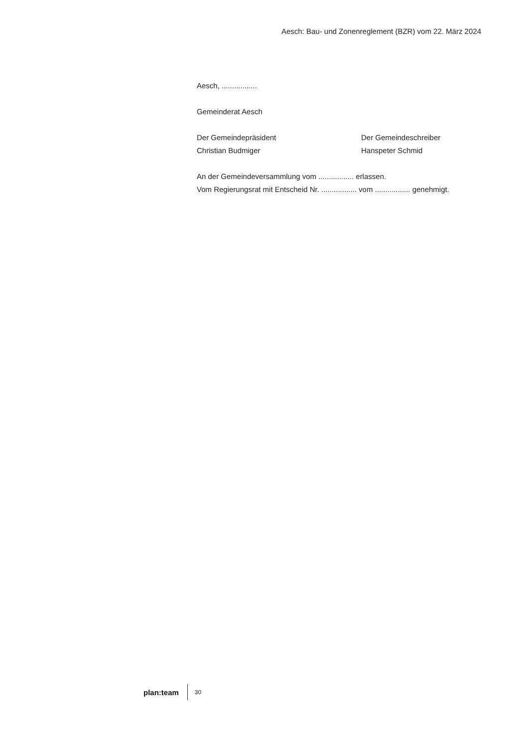Aesch: Bau- und Zonenreglement (BZR) vom 22. März 2024
Aesch, .................
Gemeinderat Aesch
Der Gemeindepräsident
Christian Budmiger
Der Gemeindeschreiber
Hanspeter Schmid
An der Gemeindeversammlung vom ................. erlassen.
Vom Regierungsrat mit Entscheid Nr. ................. vom ................. genehmigt.
plan:team 30